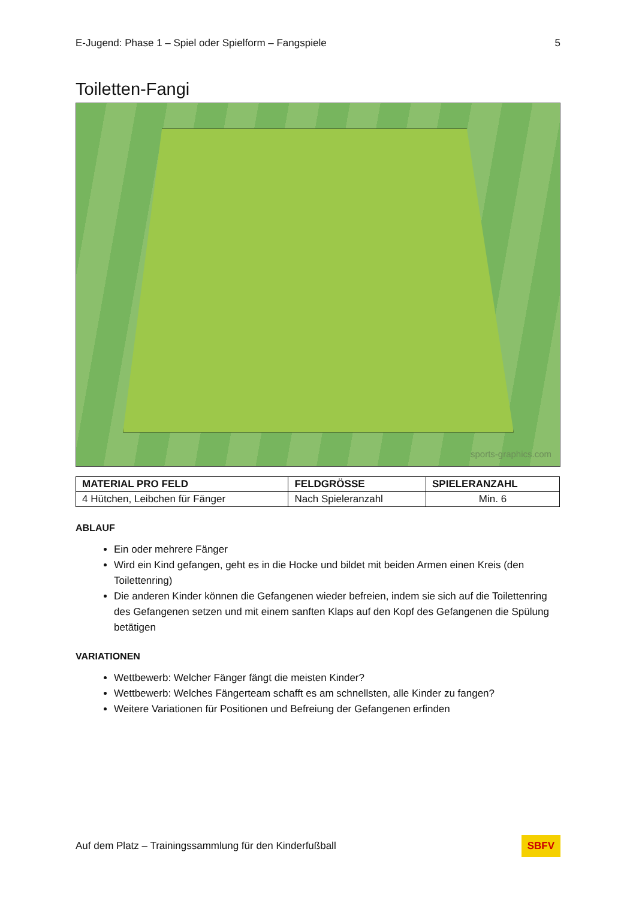E-Jugend: Phase 1 – Spiel oder Spielform – Fangspiele 5
Toiletten-Fangi
sports-graphics.com
| MATERIAL PRO FELD | FELDGRÖSSE | SPIELERANZAHL |
| --- | --- | --- |
| 4 Hütchen, Leibchen für Fänger | Nach Spieleranzahl | Min. 6 |
ABLAUF
Ein oder mehrere Fänger
Wird ein Kind gefangen, geht es in die Hocke und bildet mit beiden Armen einen Kreis (den Toilettenring)
Die anderen Kinder können die Gefangenen wieder befreien, indem sie sich auf die Toilettenring des Gefangenen setzen und mit einem sanften Klaps auf den Kopf des Gefangenen die Spülung betätigen
VARIATIONEN
Wettbewerb: Welcher Fänger fängt die meisten Kinder?
Wettbewerb: Welches Fängerteam schafft es am schnellsten, alle Kinder zu fangen?
Weitere Variationen für Positionen und Befreiung der Gefangenen erfinden
Auf dem Platz – Trainingssammlung für den Kinderfußball SBFV